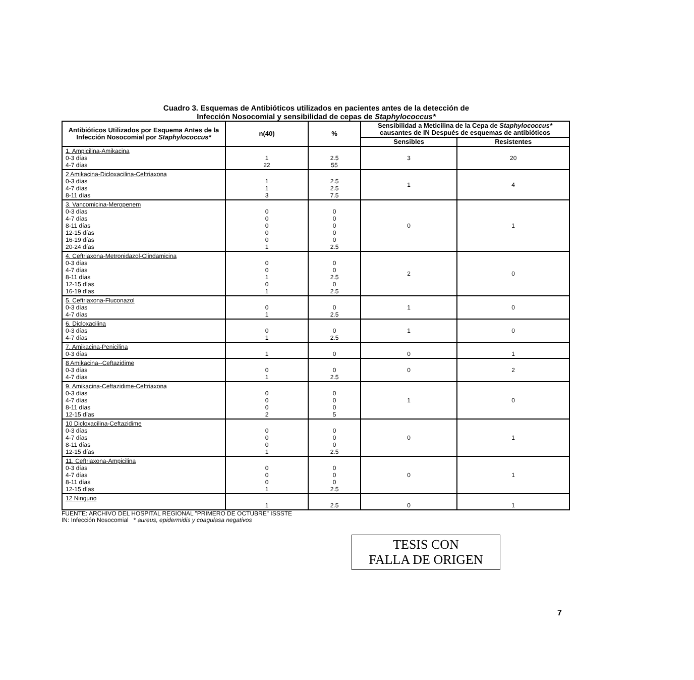Cuadro 3. Esquemas de Antibióticos utilizados en pacientes antes de la detección de
Infección Nosocomial y sensibilidad de cepas de Staphylococcus*
| Antibióticos Utilizados por Esquema Antes de la Infección Nosocomial por Staphylococcus* | n(40) | % | Sensibilidad a Meticilina de la Cepa de Staphylococcus* causantes de IN Después de esquemas de antibióticos | |
| --- | --- | --- | --- | --- |
| | | | Sensibles | Resistentes |
| 1. Ampicilina-Amikacina 0-3 días 4-7 días | 1 22 | 2.5 55 | 3 | 20 |
| 2 Amikacina-Dicloxacilina-Ceftriaxona 0-3 días 4-7 días 8-11 días | 1 1 3 | 2.5 2.5 7.5 | 1 | 4 |
| 3. Vancomicina-Meropenem 0-3 días 4-7 días 8-11 días 12-15 días 16-19 días 20-24 días | 0 0 0 0 0 1 | 0 0 0 0 0 2.5 | 0 | 1 |
| 4. Ceftriaxona-Metronidazol-Clindamicina 0-3 días 4-7 días 8-11 días 12-15 días 16-19 días | 0 0 1 0 1 | 0 0 2.5 0 2.5 | 2 | 0 |
| 5. Ceftriaxona-Fluconazol 0-3 días 4-7 días | 0 1 | 0 2.5 | 1 | 0 |
| 6. Dicloxacilina 0-3 días 4-7 días | 0 1 | 0 2.5 | 1 | 0 |
| 7. Amikacina-Penicilina 0-3 días | 1 | 0 | 0 | 1 |
| 8 Amikacina--Ceftazidime 0-3 días 4-7 días | 0 1 | 0 2.5 | 0 | 2 |
| 9. Amikacina-Ceftazidime-Ceftriaxona 0-3 días 4-7 días 8-11 días 12-15 días | 0 0 0 2 | 0 0 0 5 | 1 | 0 |
| 10 Dicloxacilina-Ceftazidime 0-3 días 4-7 días 8-11 días 12-15 días | 0 0 0 1 | 0 0 0 2.5 | 0 | 1 |
| 11. Ceftriaxona-Ampicilina 0-3 días 4-7 días 8-11 días 12-15 días | 0 0 0 1 | 0 0 0 2.5 | 0 | 1 |
| 12 Ninguno | 1 | 2.5 | 0 | 1 |
FUENTE: ARCHIVO DEL HOSPITAL REGIONAL "PRIMERO DE OCTUBRE" ISSSTE
IN: Infección Nosocomial * aureus, epidermidis y coagulasa negativos
7
TESIS CON
FALLA DE ORIGEN